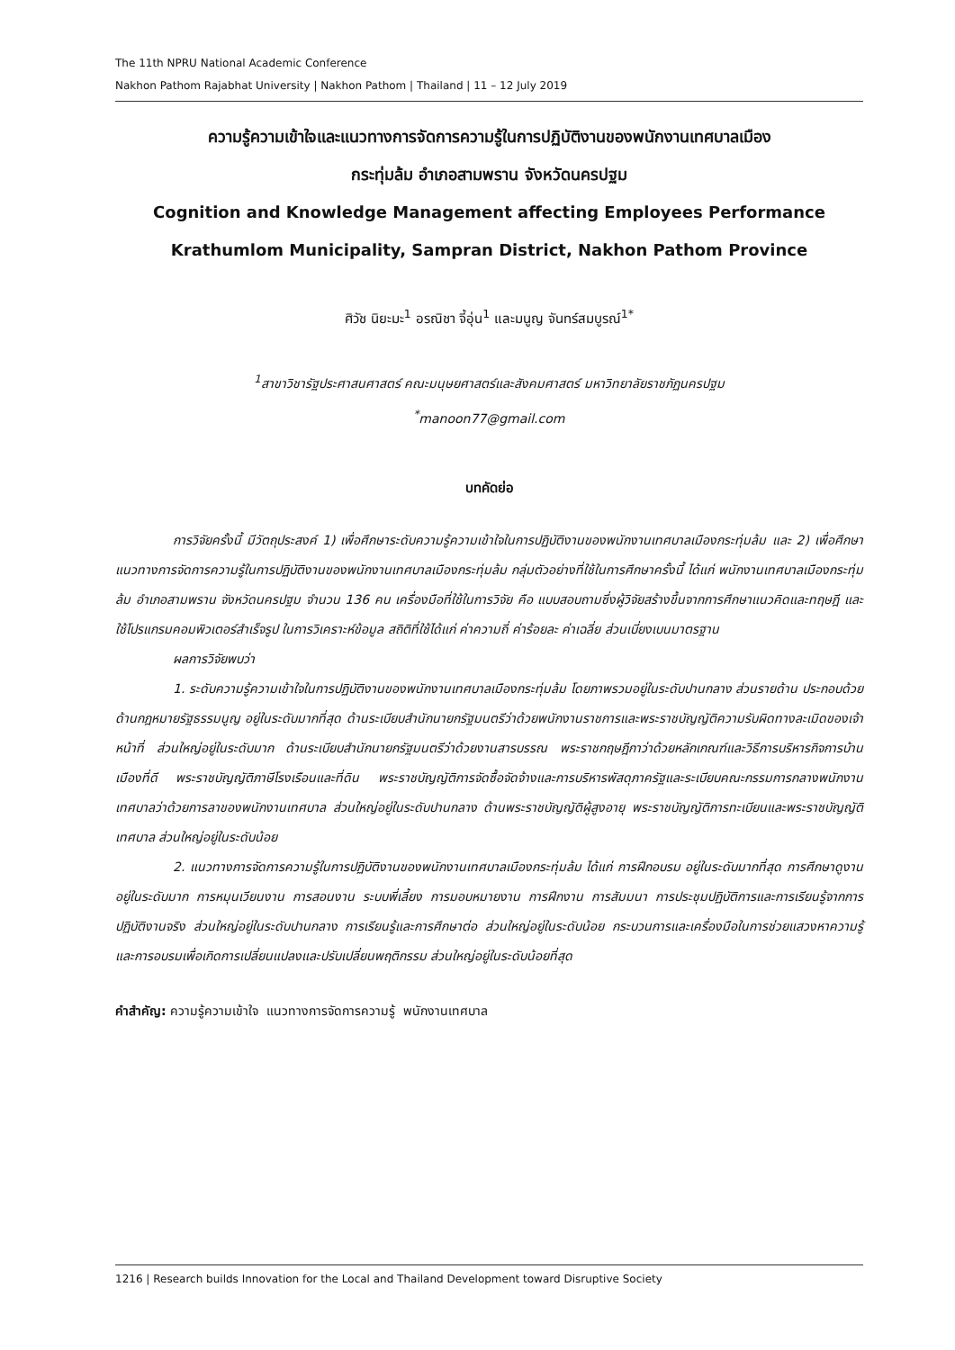The 11th NPRU National Academic Conference
Nakhon Pathom Rajabhat University | Nakhon Pathom | Thailand | 11 – 12 July 2019
ความรู้ความเข้าใจและแนวทางการจัดการความรู้ในการปฏิบัติงานของพนักงานเทศบาลเมือง
กระทุ่มล้ม อำเภอสามพราน จังหวัดนครปฐม
Cognition and Knowledge Management affecting Employees Performance
Krathumlom Municipality, Sampran District, Nakhon Pathom Province
ศิวัช นิยะมะ<sup>1</sup> อรณิชา จี้อุ่น<sup>1</sup> และมนูญ จันทร์สมบูรณ์<sup>1*</sup>
<sup>1</sup> สาขาวิชารัฐประศาสนศาสตร์ คณะมนุษยศาสตร์และสังคมศาสตร์ มหาวิทยาลัยราชภัฏนครปฐม
<sup>*</sup> manoon77@gmail.com
บทคัดย่อ
การวิจัยครั้งนี้ มีวัตถุประสงค์ 1) เพื่อศึกษาระดับความรู้ความเข้าใจในการปฏิบัติงานของพนักงานเทศบาลเมืองกระทุ่มล้ม และ 2) เพื่อศึกษาแนวทางการจัดการความรู้ในการปฏิบัติงานของพนักงานเทศบาลเมืองกระทุ่มล้ม กลุ่มตัวอย่างที่ใช้ในการศึกษาครั้งนี้ ได้แก่ พนักงานเทศบาลเมืองกระทุ่มล้ม อำเภอสามพราน จังหวัดนครปฐม จำนวน 136 คน เครื่องมือที่ใช้ในการวิจัย คือ แบบสอบถามซึ่งผู้วิจัยสร้างขึ้นจากการศึกษาแนวคิดและทฤษฎี และใช้โปรแกรมคอมพิวเตอร์สำเร็จรูป ในการวิเคราะห์ข้อมูล สถิติที่ใช้ได้แก่ ค่าความถี่ ค่าร้อยละ ค่าเฉลี่ย ส่วนเบี่ยงเบนมาตรฐาน
ผลการวิจัยพบว่า
1. ระดับความรู้ความเข้าใจในการปฏิบัติงานของพนักงานเทศบาลเมืองกระทุ่มล้ม โดยภาพรวมอยู่ในระดับปานกลาง ส่วนรายด้าน ประกอบด้วย ด้านกฎหมายรัฐธรรมนูญ อยู่ในระดับมากที่สุด ด้านระเบียบสำนักนายกรัฐมนตรีว่าด้วยพนักงานราชการและพระราชบัญญัติความรับผิดทางละเมิดของเจ้าหน้าที่ ส่วนใหญ่อยู่ในระดับมาก ด้านระเบียบสำนักนายกรัฐมนตรีว่าด้วยงานสารบรรณ พระราชกฤษฎีกาว่าด้วยหลักเกณฑ์และวิธีการบริหารกิจการบ้านเมืองที่ดี พระราชบัญญัติภาษีโรงเรือนและที่ดิน พระราชบัญญัติการจัดซื้อจัดจ้างและการบริหารพัสดุภาครัฐและระเบียบคณะกรรมการกลางพนักงานเทศบาลว่าด้วยการลาของพนักงานเทศบาล ส่วนใหญ่อยู่ในระดับปานกลาง ด้านพระราชบัญญัติผู้สูงอายุ พระราชบัญญัติการทะเบียนและพระราชบัญญัติเทศบาล ส่วนใหญ่อยู่ในระดับน้อย
2. แนวทางการจัดการความรู้ในการปฏิบัติงานของพนักงานเทศบาลเมืองกระทุ่มล้ม ได้แก่ การฝึกอบรม อยู่ในระดับมากที่สุด การศึกษาดูงาน อยู่ในระดับมาก การหมุนเวียนงาน การสอนงาน ระบบพี่เลี้ยง การมอบหมายงาน การฝึกงาน การสัมมนา การประชุมปฏิบัติการและการเรียนรู้จากการปฏิบัติงานจริง ส่วนใหญ่อยู่ในระดับปานกลาง การเรียนรู้และการศึกษาต่อ ส่วนใหญ่อยู่ในระดับน้อย กระบวนการและเครื่องมือในการช่วยแสวงหาความรู้และการอบรมเพื่อเกิดการเปลี่ยนแปลงและปรับเปลี่ยนพฤติกรรม ส่วนใหญ่อยู่ในระดับน้อยที่สุด
คำสำคัญ: ความรู้ความเข้าใจ แนวทางการจัดการความรู้ พนักงานเทศบาล
1216 | Research builds Innovation for the Local and Thailand Development toward Disruptive Society